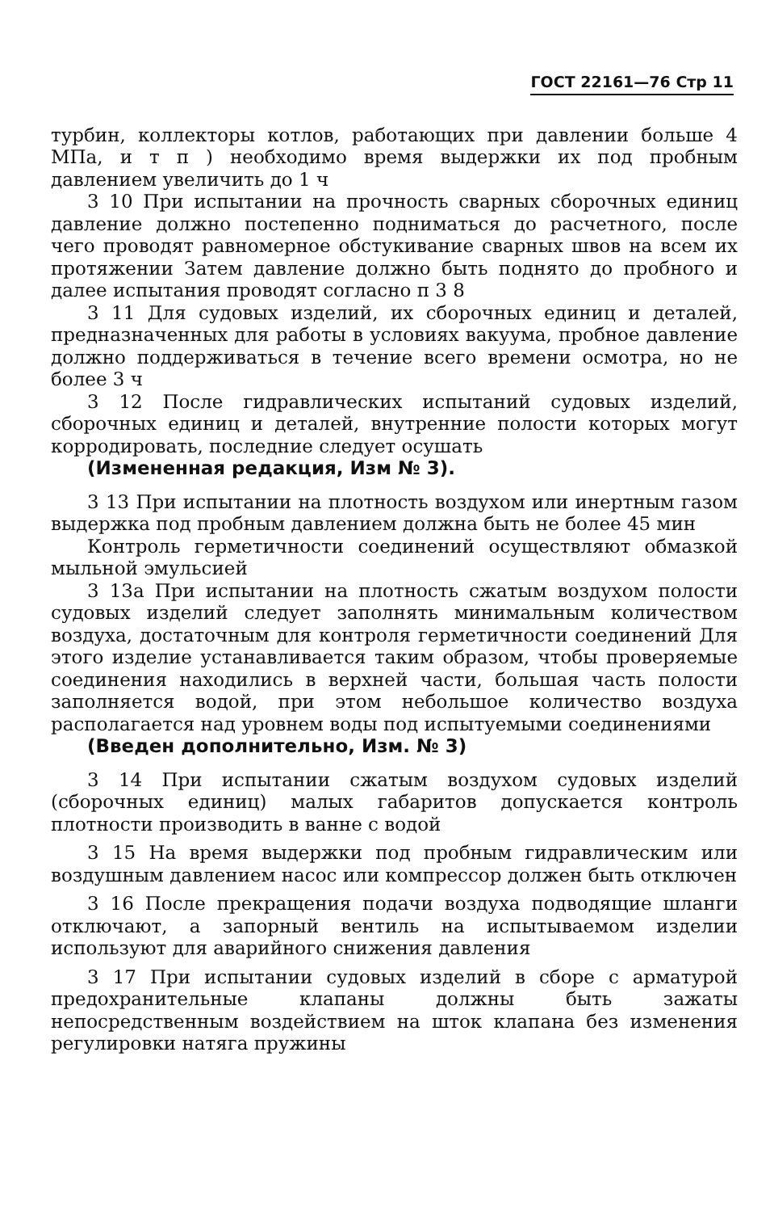ГОСТ 22161—76 Стр 11
турбин, коллекторы котлов, работающих при давлении больше 4 МПа, и т п ) необходимо время выдержки их под пробным давлением увеличить до 1 ч
3 10 При испытании на прочность сварных сборочных единиц давление должно постепенно подниматься до расчетного, после чего проводят равномерное обстукивание сварных швов на всем их протяжении Затем давление должно быть поднято до пробного и далее испытания проводят согласно п 3 8
3 11 Для судовых изделий, их сборочных единиц и деталей, предназначенных для работы в условиях вакуума, пробное давление должно поддерживаться в течение всего времени осмотра, но не более 3 ч
3 12 После гидравлических испытаний судовых изделий, сборочных единиц и деталей, внутренние полости которых могут корродировать, последние следует осушать
(Измененная редакция, Изм № 3).
3 13 При испытании на плотность воздухом или инертным газом выдержка под пробным давлением должна быть не более 45 мин
Контроль герметичности соединений осуществляют обмазкой мыльной эмульсией
3 13а При испытании на плотность сжатым воздухом полости судовых изделий следует заполнять минимальным количеством воздуха, достаточным для контроля герметичности соединений Для этого изделие устанавливается таким образом, чтобы проверяемые соединения находились в верхней части, большая часть полости заполняется водой, при этом небольшое количество воздуха располагается над уровнем воды под испытуемыми соединениями
(Введен дополнительно, Изм. № 3)
3 14 При испытании сжатым воздухом судовых изделий (сборочных единиц) малых габаритов допускается контроль плотности производить в ванне с водой
3 15 На время выдержки под пробным гидравлическим или воздушным давлением насос или компрессор должен быть отключен
3 16 После прекращения подачи воздуха подводящие шланги отключают, а запорный вентиль на испытываемом изделии используют для аварийного снижения давления
3 17 При испытании судовых изделий в сборе с арматурой предохранительные клапаны должны быть зажаты непосредственным воздействием на шток клапана без изменения регулировки натяга пружины